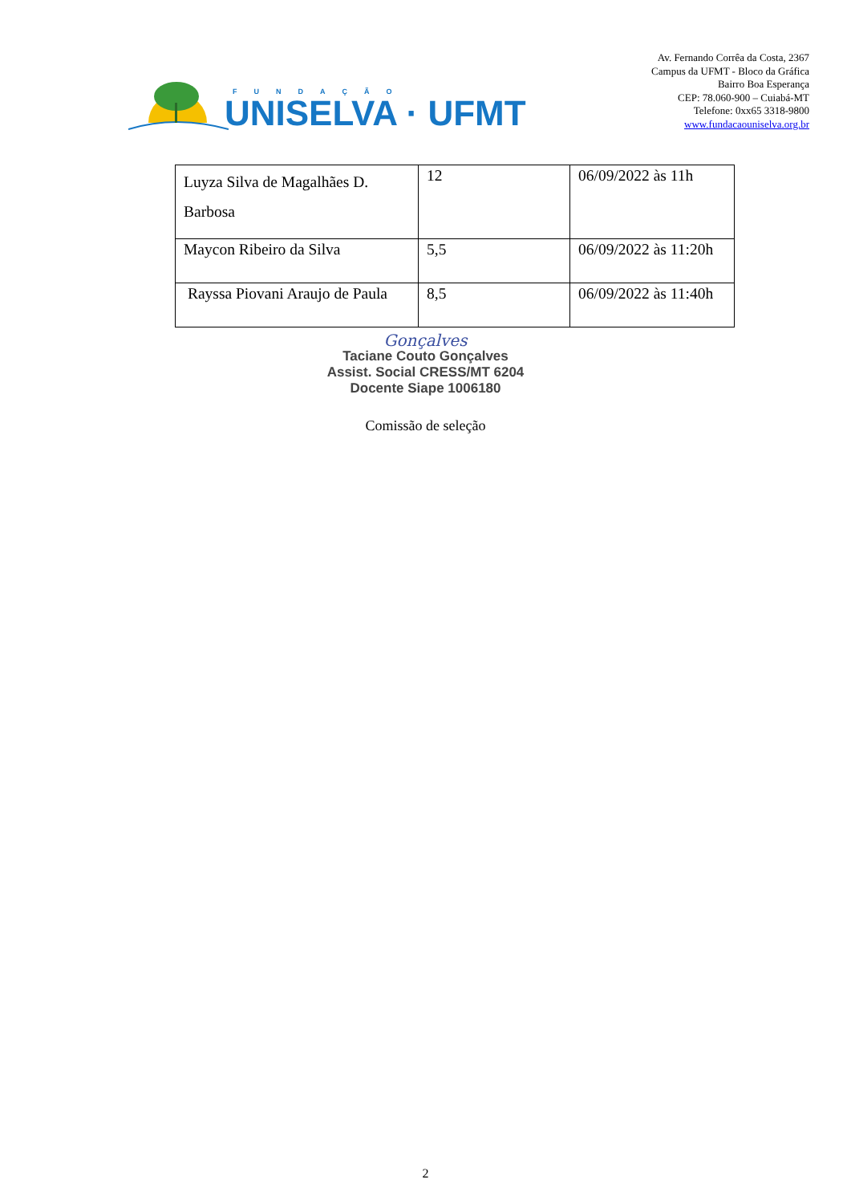FUNDAÇÃO
UNISELVA · UFMT
Av. Fernando Corrêa da Costa, 2367
Campus da UFMT - Bloco da Gráfica
Bairro Boa Esperança
CEP: 78.060-900 – Cuiabá-MT
Telefone: 0xx65 3318-9800
www.fundacaouniselva.org.br
| Luyza Silva de Magalhães D. Barbosa | 12 | 06/09/2022 às 11h |
| Maycon Ribeiro da Silva | 5,5 | 06/09/2022 às 11:20h |
| Rayssa Piovani Araujo de Paula | 8,5 | 06/09/2022 às 11:40h |
Gonçalves
Taciane Couto Gonçalves
Assist. Social CRESS/MT 6204
Docente Siape 1006180
Comissão de seleção
2